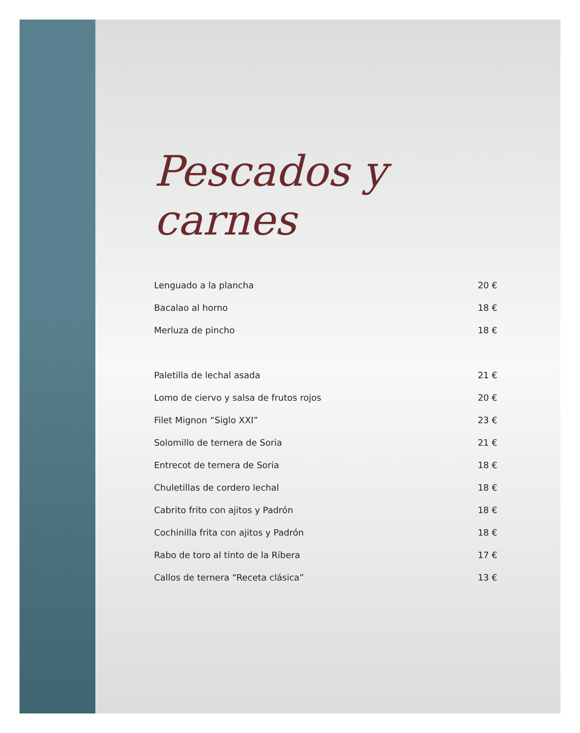Pescados y
carnes
| Lenguado a la plancha | 20 € |
| Bacalao al horno | 18 € |
| Merluza de pincho | 18 € |
| Paletilla de lechal asada | 21 € |
| Lomo de ciervo y salsa de frutos rojos | 20 € |
| Filet Mignon “Siglo XXI” | 23 € |
| Solomillo de ternera de Soria | 21 € |
| Entrecot de ternera de Soria | 18 € |
| Chuletillas de cordero lechal | 18 € |
| Cabrito frito con ajitos y Padrón | 18 € |
| Cochinilla frita con ajitos y Padrón | 18 € |
| Rabo de toro al tinto de la Ribera | 17 € |
| Callos de ternera “Receta clásica” | 13 € |